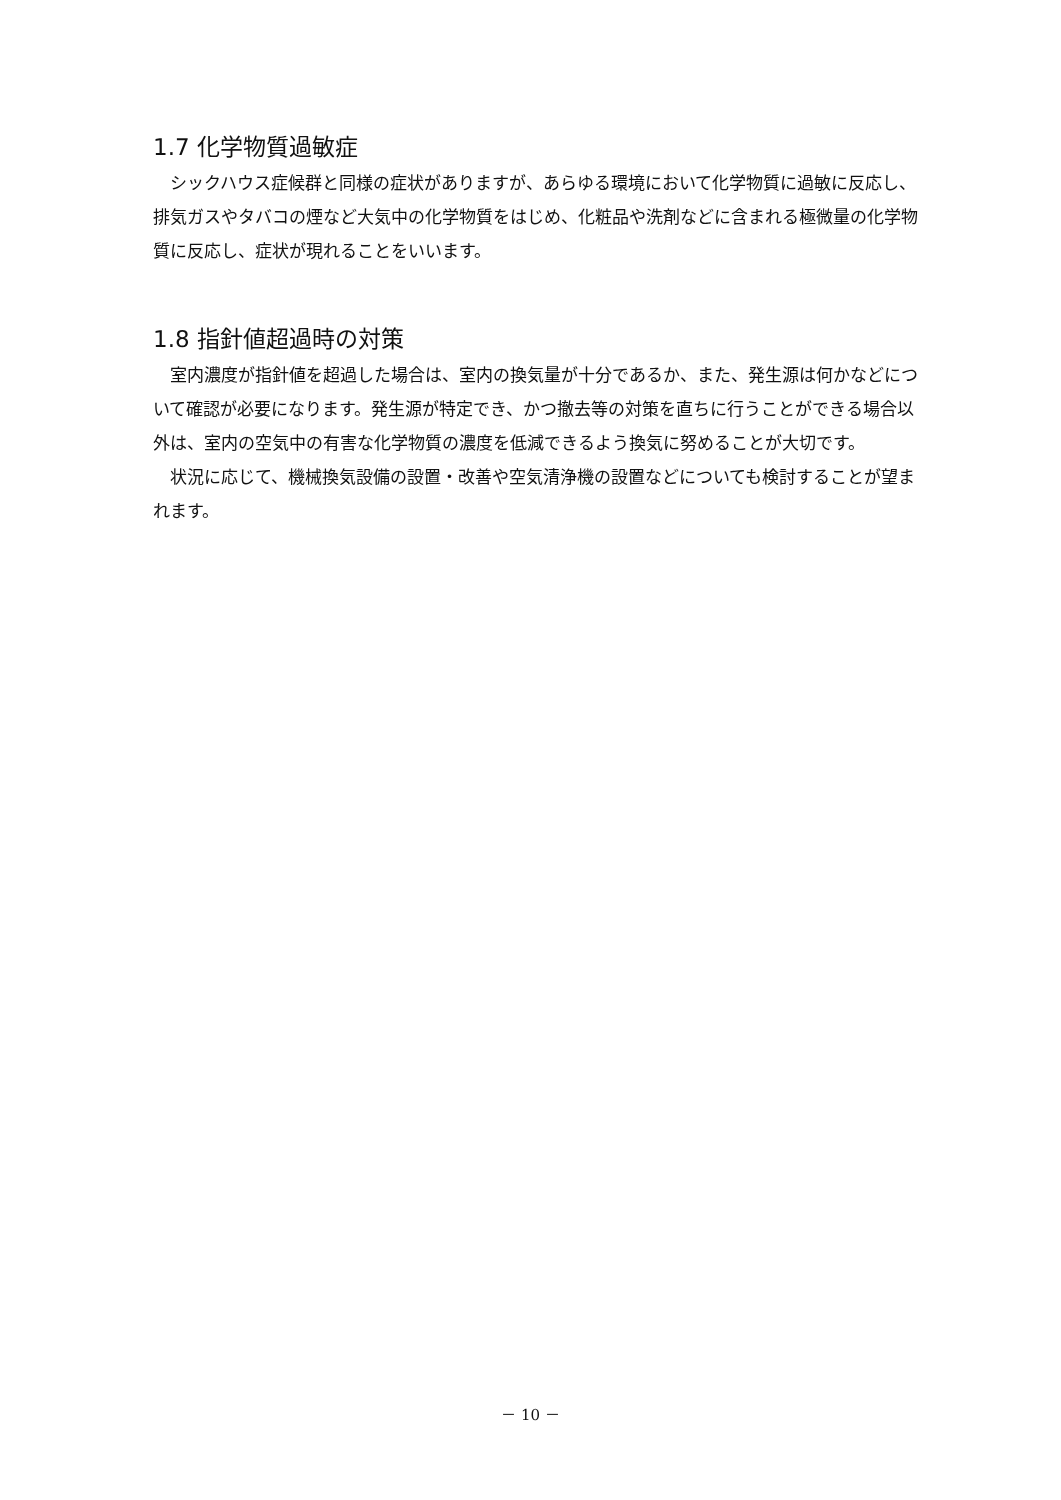1.7 化学物質過敏症
シックハウス症候群と同様の症状がありますが、あらゆる環境において化学物質に過敏に反応し、排気ガスやタバコの煙など大気中の化学物質をはじめ、化粧品や洗剤などに含まれる極微量の化学物質に反応し、症状が現れることをいいます。
1.8 指針値超過時の対策
室内濃度が指針値を超過した場合は、室内の換気量が十分であるか、また、発生源は何かなどについて確認が必要になります。発生源が特定でき、かつ撤去等の対策を直ちに行うことができる場合以外は、室内の空気中の有害な化学物質の濃度を低減できるよう換気に努めることが大切です。
状況に応じて、機械換気設備の設置・改善や空気清浄機の設置などについても検討することが望まれます。
－ 10 －